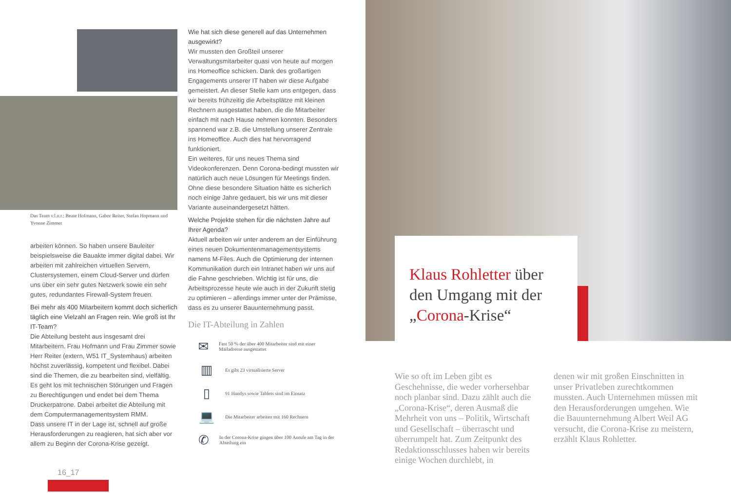Das Team v.l.n.r.: Beate Hofmann, Gabor Reiter, Stefan Hopmann und Yvonne Zimmer
arbeiten können. So haben unsere Bauleiter beispielsweise die Bauakte immer digital dabei. Wir arbeiten mit zahlreichen virtuellen Servern, Clustersystemen, einem Cloud-Server und dürfen uns über ein sehr gutes Netzwerk sowie ein sehr gutes, redundantes Firewall-System freuen.
Bei mehr als 400 Mitarbeitern kommt doch sicherlich täglich eine Vielzahl an Fragen rein. Wie groß ist Ihr IT-Team?
Die Abteilung besteht aus insgesamt drei Mitarbeitern. Frau Hofmann und Frau Zimmer sowie Herr Reiter (extern, W51 IT_Systemhaus) arbeiten höchst zuverlässig, kompetent und flexibel. Dabei sind die Themen, die zu bearbeiten sind, vielfältig. Es geht los mit technischen Störungen und Fragen zu Berechtigungen und endet bei dem Thema Druckerpatrone. Dabei arbeitet die Abteilung mit dem Computermanagementsystem RMM.
Dass unsere IT in der Lage ist, schnell auf große Herausforderungen zu reagieren, hat sich aber vor allem zu Beginn der Corona-Krise gezeigt.
16_17
Wie hat sich diese generell auf das Unternehmen ausgewirkt?
Wir mussten den Großteil unserer Verwaltungsmitarbeiter quasi von heute auf morgen ins Homeoffice schicken. Dank des großartigen Engagements unserer IT haben wir diese Aufgabe gemeistert. An dieser Stelle kam uns entgegen, dass wir bereits frühzeitig die Arbeitsplätze mit kleinen Rechnern ausgestattet haben, die die Mitarbeiter einfach mit nach Hause nehmen konnten. Besonders spannend war z.B. die Umstellung unserer Zentrale ins Homeoffice. Auch dies hat hervorragend funktioniert.
Ein weiteres, für uns neues Thema sind Videokonferenzen. Denn Corona-bedingt mussten wir natürlich auch neue Lösungen für Meetings finden. Ohne diese besondere Situation hätte es sicherlich noch einige Jahre gedauert, bis wir uns mit dieser Variante auseinandergesetzt hätten.
Welche Projekte stehen für die nächsten Jahre auf Ihrer Agenda?
Aktuell arbeiten wir unter anderem an der Einführung eines neuen Dokumentenmanagementsystems namens M-Files. Auch die Optimierung der internen Kommunikation durch ein Intranet haben wir uns auf die Fahne geschrieben. Wichtig ist für uns, die Arbeitsprozesse heute wie auch in der Zukunft stetig zu optimieren – allerdings immer unter der Prämisse, dass es zu unserer Bauunternehmung passt.
Die IT-Abteilung in Zahlen
✉
Fast 50 % der über 400 Mitarbeiter sind mit einer Mailadresse ausgestattet
▥
Es gibt 23 virtualisierte Server
▯
91 Handys sowie Tablets sind im Einsatz
💻
Die Mitarbeiter arbeiten mit 160 Rechnern
✆
In der Corona-Krise gingen über 100 Anrufe am Tag in der Abteilung ein
Klaus Rohletter über den Umgang mit der „Corona-Krise“
Wie so oft im Leben gibt es Geschehnisse, die weder vorhersehbar noch planbar sind. Dazu zählt auch die „Corona-Krise“, deren Ausmaß die Mehrheit von uns – Politik, Wirtschaft und Gesellschaft – überrascht und überrumpelt hat. Zum Zeitpunkt des Redaktionsschlusses haben wir bereits einige Wochen durchlebt, in
denen wir mit großen Einschnitten in unser Privatleben zurechtkommen mussten. Auch Unternehmen müssen mit den Herausforderungen umgehen. Wie die Bauunternehmung Albert Weil AG versucht, die Corona-Krise zu meistern, erzählt Klaus Rohletter.